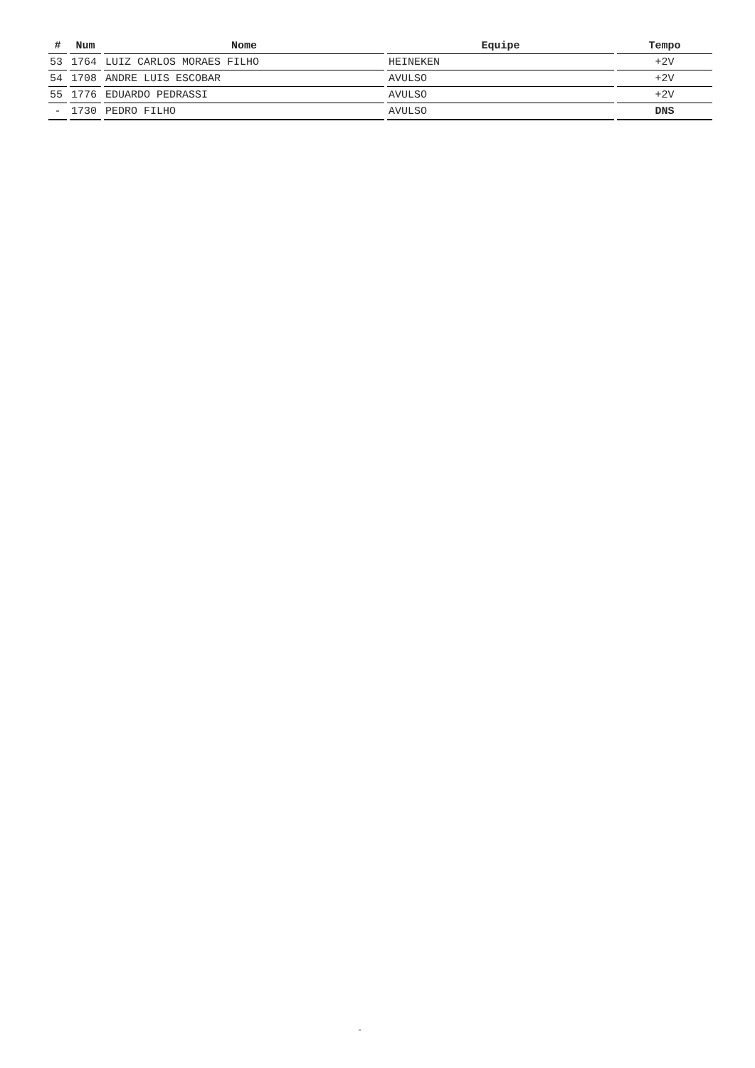| # | Num | Nome | Equipe | Tempo |
| --- | --- | --- | --- | --- |
| 53 | 1764 | LUIZ CARLOS MORAES FILHO | HEINEKEN | +2V |
| 54 | 1708 | ANDRE LUIS ESCOBAR | AVULSO | +2V |
| 55 | 1776 | EDUARDO PEDRASSI | AVULSO | +2V |
| - | 1730 | PEDRO FILHO | AVULSO | DNS |
-